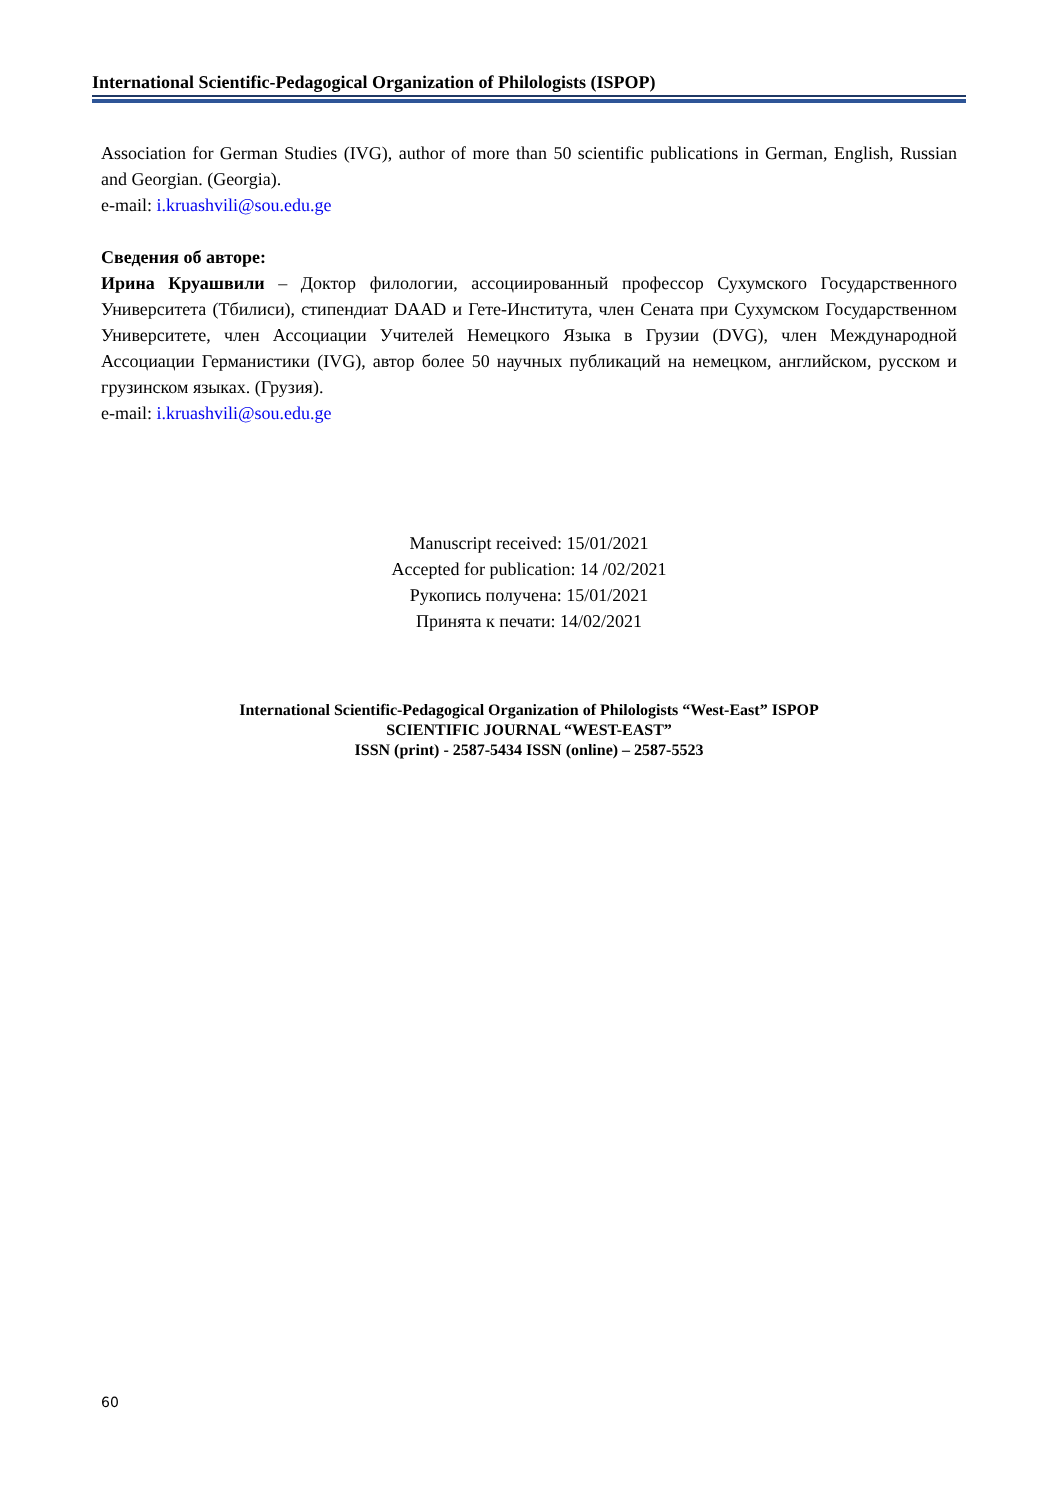International Scientific-Pedagogical Organization of Philologists (ISPOP)
Association for German Studies (IVG), author of more than 50 scientific publications in German, English, Russian and Georgian. (Georgia).
e-mail: i.kruashvili@sou.edu.ge
Сведения об авторе:
Ирина Круашвили – Доктор филологии, ассоциированный профессор Сухумского Государственного Университета (Тбилиси), стипендиат DAAD и Гете-Института, член Сената при Сухумском Государственном Университете, член Ассоциации Учителей Немецкого Языка в Грузии (DVG), член Международной Ассоциации Германистики (IVG), автор более 50 научных публикаций на немецком, английском, русском и грузинском языках. (Грузия).
e-mail: i.kruashvili@sou.edu.ge
Manuscript received: 15/01/2021
Accepted for publication: 14 /02/2021
Рукопись получена: 15/01/2021
Принята к печати: 14/02/2021
International Scientific-Pedagogical Organization of Philologists “West-East” ISPOP
SCIENTIFIC JOURNAL “WEST-EAST”
ISSN (print) - 2587-5434 ISSN (online) – 2587-5523
60